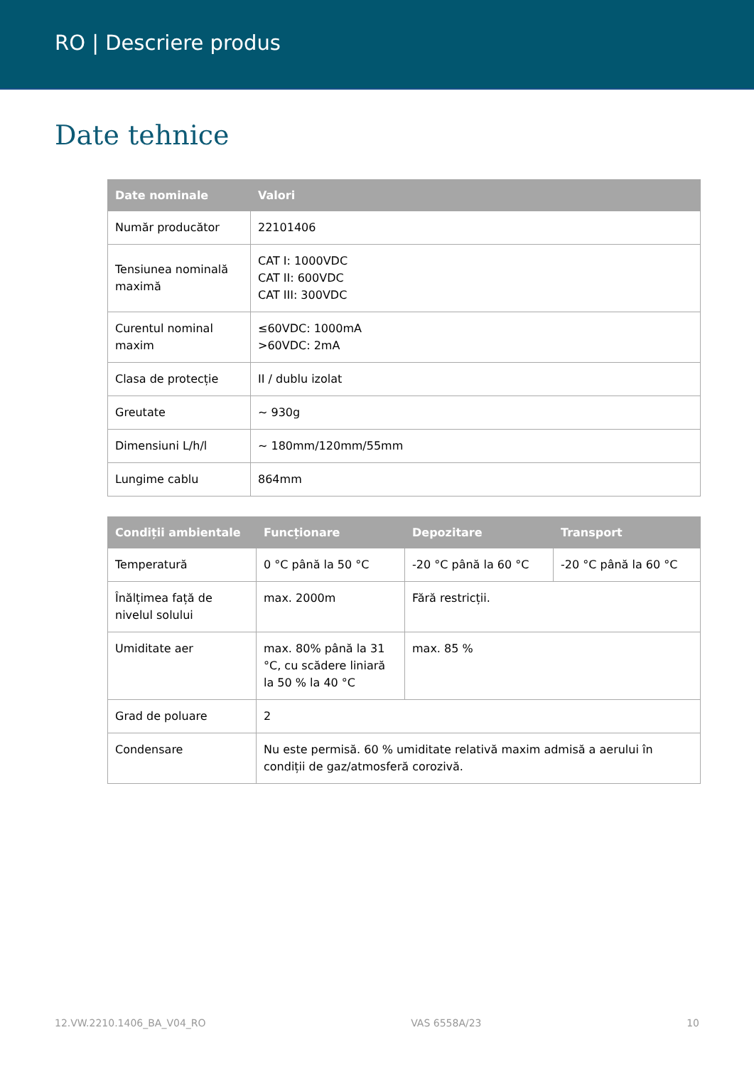RO | Descriere produs
Date tehnice
| Date nominale | Valori |
| --- | --- |
| Număr producător | 22101406 |
| Tensiunea nominală maximă | CAT I: 1000VDC CAT II: 600VDC CAT III: 300VDC |
| Curentul nominal maxim | ≤60VDC: 1000mA >60VDC: 2mA |
| Clasa de protecție | II / dublu izolat |
| Greutate | ~ 930g |
| Dimensiuni L/h/l | ~ 180mm/120mm/55mm |
| Lungime cablu | 864mm |
| Condiții ambientale | Funcționare | Depozitare | Transport |
| --- | --- | --- | --- |
| Temperatură | 0 °C până la 50 °C | -20 °C până la 60 °C | -20 °C până la 60 °C |
| Înălțimea față de nivelul solului | max. 2000m | Fără restricții. | |
| Umiditate aer | max. 80% până la 31 °C, cu scădere liniară la 50 % la 40 °C | max. 85 % | |
| Grad de poluare | 2 | | |
| Condensare | Nu este permisă. 60 % umiditate relativă maxim admisă a aerului în condiții de gaz/atmosferă corozivă. | | |
12.VW.2210.1406_BA_V04_RO VAS 6558A/23 10